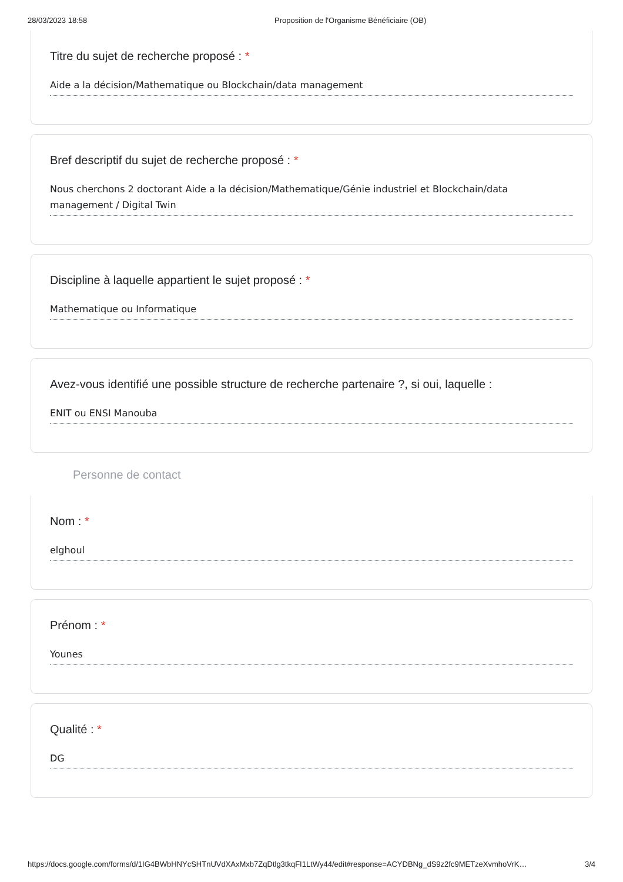28/03/2023 18:58 Proposition de l'Organisme Bénéficiaire (OB)
Titre du sujet de recherche proposé : *
Aide a la décision/Mathematique ou Blockchain/data management
Bref descriptif du sujet de recherche proposé : *
Nous cherchons 2 doctorant Aide a la décision/Mathematique/Génie industriel et Blockchain/data management / Digital Twin
Discipline à laquelle appartient le sujet proposé : *
Mathematique ou Informatique
Avez-vous identifié une possible structure de recherche partenaire ?, si oui, laquelle :
ENIT ou ENSI Manouba
Personne de contact
Nom : *
elghoul
Prénom : *
Younes
Qualité : *
DG
https://docs.google.com/forms/d/1IG4BWbHNYcSHTnUVdXAxMxb7ZqDtlg3tkqFI1LtWy44/edit#response=ACYDBNg_dS9z2fc9METzeXvmhoVrK… 3/4